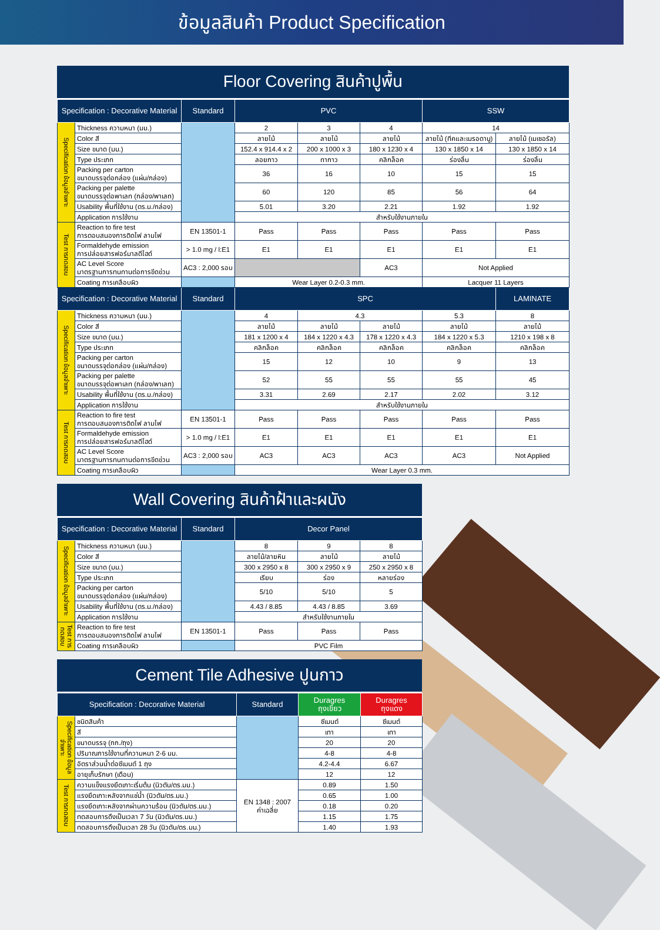ข้อมูลสินค้า Product Specification
Floor Covering สินค้าปูพื้น
| Specification : Decorative Material | | Standard | PVC | | | SSW | |
| --- | --- | --- | --- | --- | --- | --- | --- |
| Specification ข้อมูลจำเพาะ | Thickness ความหนา (มม.) | | 2 | 3 | 4 | 14 | |
| | Color สี | | ลายไม้ | ลายไม้ | ลายไม้ | ลายไม้ (ทีคและเมรอดานู) | ลายไม้ (เมเซอรัล) |
| | Size ขนาด (มม.) | | 152.4 x 914.4 x 2 | 200 x 1000 x 3 | 180 x 1230 x 4 | 130 x 1850 x 14 | 130 x 1850 x 14 |
| | Type ประเภท | | ลอยกาว | ทากาว | คลิกล็อค | ร่องลิ้น | ร่องลิ้น |
| | Packing per carton ขนาดบรรจุต่อกล่อง (แผ่น/กล่อง) | | 36 | 16 | 10 | 15 | 15 |
| | Packing per palette ขนาดบรรจุต่อพาเลท (กล่อง/พาเลท) | | 60 | 120 | 85 | 56 | 64 |
| | Usability พื้นที่ใช้งาน (ตร.ม./กล่อง) | | 5.01 | 3.20 | 2.21 | 1.92 | 1.92 |
| | Application การใช้งาน | | สำหรับใช้งานภายใน | | | | |
| Test การทดสอบ | Reaction to fire test การตอบสนองการติดไฟ ลามไฟ | EN 13501-1 | Pass | Pass | Pass | Pass | Pass |
| | Formaldehyde emission การปล่อยสารฟอร์มาลดีไฮด์ | > 1.0 mg / l:E1 | E1 | E1 | E1 | E1 | E1 |
| | AC Level Score มาตรฐานการทนทานต่อการขีดข่วน | AC3 : 2,000 รอบ | | | AC3 | Not Applied | |
| | Coating การเคลือบผิว | | Wear Layer 0.2-0.3 mm. | | | Lacquer 11 Layers | |
| Specification : Decorative Material | | Standard | SPC | | | | LAMINATE |
| Specification ข้อมูลจำเพาะ | Thickness ความหนา (มม.) | | 4 | 4.3 | | 5.3 | 8 |
| | Color สี | | ลายไม้ | ลายไม้ | ลายไม้ | ลายไม้ | ลายไม้ |
| | Size ขนาด (มม.) | | 181 x 1200 x 4 | 184 x 1220 x 4.3 | 178 x 1220 x 4.3 | 184 x 1220 x 5.3 | 1210 x 198 x 8 |
| | Type ประเภท | | คลิกล็อค | คลิกล็อค | คลิกล็อค | คลิกล็อค | คลิกล็อค |
| | Packing per carton ขนาดบรรจุต่อกล่อง (แผ่น/กล่อง) | | 15 | 12 | 10 | 9 | 13 |
| | Packing per palette ขนาดบรรจุต่อพาเลท (กล่อง/พาเลท) | | 52 | 55 | 55 | 55 | 45 |
| | Usability พื้นที่ใช้งาน (ตร.ม./กล่อง) | | 3.31 | 2.69 | 2.17 | 2.02 | 3.12 |
| | Application การใช้งาน | | สำหรับใช้งานภายใน | | | | |
| Test การทดสอบ | Reaction to fire test การตอบสนองการติดไฟ ลามไฟ | EN 13501-1 | Pass | Pass | Pass | Pass | Pass |
| | Formaldehyde emission การปล่อยสารฟอร์มาลดีไฮด์ | > 1.0 mg / l:E1 | E1 | E1 | E1 | E1 | E1 |
| | AC Level Score มาตรฐานการทนทานต่อการขีดข่วน | AC3 : 2,000 รอบ | AC3 | AC3 | AC3 | AC3 | Not Applied |
| | Coating การเคลือบผิว | | Wear Layer 0.3 mm. | | | | |
Wall Covering สินค้าฝ้าและผนัง
| Specification : Decorative Material | | Standard | Decor Panel | | |
| --- | --- | --- | --- | --- | --- |
| Specification ข้อมูลจำเพาะ | Thickness ความหนา (มม.) | | 8 | 9 | 8 |
| | Color สี | | ลายไม้/ลายหิน | ลายไม้ | ลายไม้ |
| | Size ขนาด (มม.) | | 300 x 2950 x 8 | 300 x 2950 x 9 | 250 x 2950 x 8 |
| | Type ประเภท | | เรียบ | ร่อง | หลายร่อง |
| | Packing per carton ขนาดบรรจุต่อกล่อง (แผ่น/กล่อง) | | 5/10 | 5/10 | 5 |
| | Usability พื้นที่ใช้งาน (ตร.ม./กล่อง) | | 4.43 / 8.85 | 4.43 / 8.85 | 3.69 |
| | Application การใช้งาน | | สำหรับใช้งานภายใน | | |
| Test การทดสอบ | Reaction to fire test การตอบสนองการติดไฟ ลามไฟ | EN 13501-1 | Pass | Pass | Pass |
| | Coating การเคลือบผิว | | PVC Film | | |
Cement Tile Adhesive ปูนกาว
| Specification : Decorative Material | | Standard | Duragres ถุงเขียว | Duragres ถุงแดง |
| --- | --- | --- | --- | --- |
| Specification ข้อมูลจำเพาะ | ชนิดสินค้า | | ซีเมนต์ | ซีเมนต์ |
| | สี | | เทา | เทา |
| | ขนาดบรรจุ (กก./ถุง) | | 20 | 20 |
| | ปริมาณการใช้งานที่ความหนา 2-6 มม. | | 4-8 | 4-8 |
| | อัตราส่วนน้ำต่อซีเมนต์ 1 ถุง | | 4.2-4.4 | 6.67 |
| | อายุเก็บรักษา (เดือน) | | 12 | 12 |
| Test การทดสอบ | ความแข็งแรงยึดเกาะเริ่มต้น (นิวตัน/ตร.มม.) | EN 1348 : 2007 ค่าเฉลี่ย | 0.89 | 1.50 |
| | แรงยึดเกาะหลังจากแช่น้ำ (นิวตัน/ตร.มม.) | | 0.65 | 1.00 |
| | แรงยึดเกาะหลังจากผ่านความร้อน (นิวตัน/ตร.มม.) | | 0.18 | 0.20 |
| | ทดสอบการดึงเป็นเวลา 7 วัน (นิวตัน/ตร.มม.) | | 1.15 | 1.75 |
| | ทดสอบการดึงเป็นเวลา 28 วัน (นิวตัน/ตร.มม.) | | 1.40 | 1.93 |